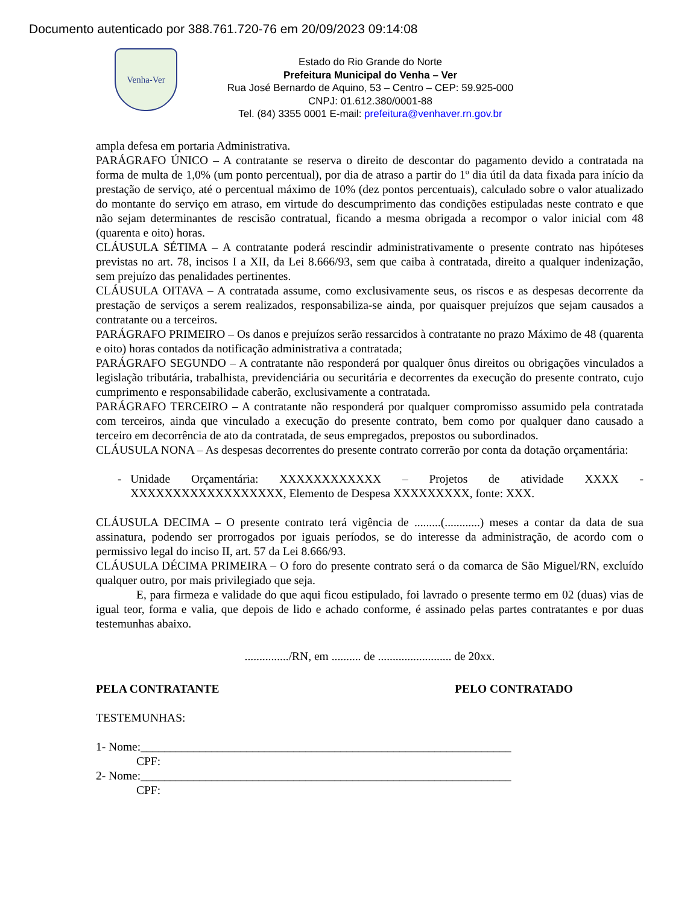Documento autenticado por 388.761.720-76 em 20/09/2023 09:14:08
Venha-Ver
Estado do Rio Grande do Norte
Prefeitura Municipal do Venha – Ver
Rua José Bernardo de Aquino, 53 – Centro – CEP: 59.925-000
CNPJ: 01.612.380/0001-88
Tel. (84) 3355 0001 E-mail: prefeitura@venhaver.rn.gov.br
ampla defesa em portaria Administrativa.
PARÁGRAFO ÚNICO – A contratante se reserva o direito de descontar do pagamento devido a contratada na forma de multa de 1,0% (um ponto percentual), por dia de atraso a partir do 1º dia útil da data fixada para início da prestação de serviço, até o percentual máximo de 10% (dez pontos percentuais), calculado sobre o valor atualizado do montante do serviço em atraso, em virtude do descumprimento das condições estipuladas neste contrato e que não sejam determinantes de rescisão contratual, ficando a mesma obrigada a recompor o valor inicial com 48 (quarenta e oito) horas.
CLÁUSULA SÉTIMA – A contratante poderá rescindir administrativamente o presente contrato nas hipóteses previstas no art. 78, incisos I a XII, da Lei 8.666/93, sem que caiba à contratada, direito a qualquer indenização, sem prejuízo das penalidades pertinentes.
CLÁUSULA OITAVA – A contratada assume, como exclusivamente seus, os riscos e as despesas decorrente da prestação de serviços a serem realizados, responsabiliza-se ainda, por quaisquer prejuízos que sejam causados a contratante ou a terceiros.
PARÁGRAFO PRIMEIRO – Os danos e prejuízos serão ressarcidos à contratante no prazo Máximo de 48 (quarenta e oito) horas contados da notificação administrativa a contratada;
PARÁGRAFO SEGUNDO – A contratante não responderá por qualquer ônus direitos ou obrigações vinculados a legislação tributária, trabalhista, previdenciária ou securitária e decorrentes da execução do presente contrato, cujo cumprimento e responsabilidade caberão, exclusivamente a contratada.
PARÁGRAFO TERCEIRO – A contratante não responderá por qualquer compromisso assumido pela contratada com terceiros, ainda que vinculado a execução do presente contrato, bem como por qualquer dano causado a terceiro em decorrência de ato da contratada, de seus empregados, prepostos ou subordinados.
CLÁUSULA NONA – As despesas decorrentes do presente contrato correrão por conta da dotação orçamentária:
- Unidade Orçamentária: XXXXXXXXXXXX – Projetos de atividade XXXX - XXXXXXXXXXXXXXXXXX, Elemento de Despesa XXXXXXXXX, fonte: XXX.
CLÁUSULA DECIMA – O presente contrato terá vigência de .........(............) meses a contar da data de sua assinatura, podendo ser prorrogados por iguais períodos, se do interesse da administração, de acordo com o permissivo legal do inciso II, art. 57 da Lei 8.666/93.
CLÁUSULA DÉCIMA PRIMEIRA – O foro do presente contrato será o da comarca de São Miguel/RN, excluído qualquer outro, por mais privilegiado que seja.
E, para firmeza e validade do que aqui ficou estipulado, foi lavrado o presente termo em 02 (duas) vias de igual teor, forma e valia, que depois de lido e achado conforme, é assinado pelas partes contratantes e por duas testemunhas abaixo.
.............../RN, em .......... de ......................... de 20xx.
PELA CONTRATANTE PELO CONTRATADO
TESTEMUNHAS:
1- Nome:_______________________________________________________________
CPF:
2- Nome:_______________________________________________________________
CPF: